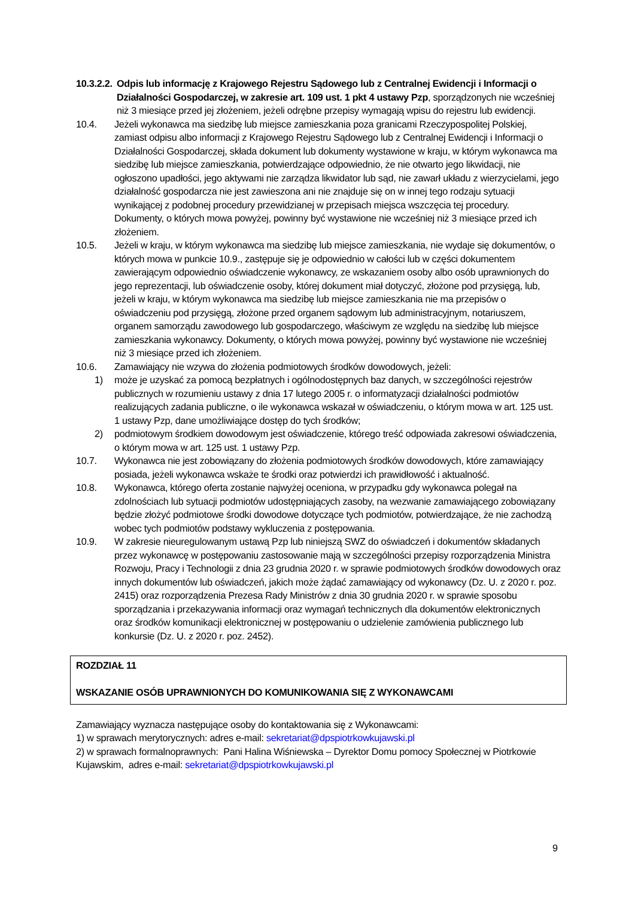10.3.2.2.
Odpis lub informację z Krajowego Rejestru Sądowego lub z Centralnej Ewidencji i Informacji o Działalności Gospodarczej, w zakresie art. 109 ust. 1 pkt 4 ustawy Pzp, sporządzonych nie wcześniej niż 3 miesiące przed jej złożeniem, jeżeli odrębne przepisy wymagają wpisu do rejestru lub ewidencji.
10.4. Jeżeli wykonawca ma siedzibę lub miejsce zamieszkania poza granicami Rzeczypospolitej Polskiej, zamiast odpisu albo informacji z Krajowego Rejestru Sądowego lub z Centralnej Ewidencji i Informacji o Działalności Gospodarczej, składa dokument lub dokumenty wystawione w kraju, w którym wykonawca ma siedzibę lub miejsce zamieszkania, potwierdzające odpowiednio, że nie otwarto jego likwidacji, nie ogłoszono upadłości, jego aktywami nie zarządza likwidator lub sąd, nie zawarł układu z wierzycielami, jego działalność gospodarcza nie jest zawieszona ani nie znajduje się on w innej tego rodzaju sytuacji wynikającej z podobnej procedury przewidzianej w przepisach miejsca wszczęcia tej procedury. Dokumenty, o których mowa powyżej, powinny być wystawione nie wcześniej niż 3 miesiące przed ich złożeniem.
10.5. Jeżeli w kraju, w którym wykonawca ma siedzibę lub miejsce zamieszkania, nie wydaje się dokumentów, o których mowa w punkcie 10.9., zastępuje się je odpowiednio w całości lub w części dokumentem zawierającym odpowiednio oświadczenie wykonawcy, ze wskazaniem osoby albo osób uprawnionych do jego reprezentacji, lub oświadczenie osoby, której dokument miał dotyczyć, złożone pod przysięgą, lub, jeżeli w kraju, w którym wykonawca ma siedzibę lub miejsce zamieszkania nie ma przepisów o oświadczeniu pod przysięgą, złożone przed organem sądowym lub administracyjnym, notariuszem, organem samorządu zawodowego lub gospodarczego, właściwym ze względu na siedzibę lub miejsce zamieszkania wykonawcy. Dokumenty, o których mowa powyżej, powinny być wystawione nie wcześniej niż 3 miesiące przed ich złożeniem.
10.6. Zamawiający nie wzywa do złożenia podmiotowych środków dowodowych, jeżeli:
1) może je uzyskać za pomocą bezpłatnych i ogólnodostępnych baz danych, w szczególności rejestrów publicznych w rozumieniu ustawy z dnia 17 lutego 2005 r. o informatyzacji działalności podmiotów realizujących zadania publiczne, o ile wykonawca wskazał w oświadczeniu, o którym mowa w art. 125 ust. 1 ustawy Pzp, dane umożliwiające dostęp do tych środków;
2) podmiotowym środkiem dowodowym jest oświadczenie, którego treść odpowiada zakresowi oświadczenia, o którym mowa w art. 125 ust. 1 ustawy Pzp.
10.7. Wykonawca nie jest zobowiązany do złożenia podmiotowych środków dowodowych, które zamawiający posiada, jeżeli wykonawca wskaże te środki oraz potwierdzi ich prawidłowość i aktualność.
10.8. Wykonawca, którego oferta zostanie najwyżej oceniona, w przypadku gdy wykonawca polegał na zdolnościach lub sytuacji podmiotów udostępniających zasoby, na wezwanie zamawiającego zobowiązany będzie złożyć podmiotowe środki dowodowe dotyczące tych podmiotów, potwierdzające, że nie zachodzą wobec tych podmiotów podstawy wykluczenia z postępowania.
10.9. W zakresie nieuregulowanym ustawą Pzp lub niniejszą SWZ do oświadczeń i dokumentów składanych przez wykonawcę w postępowaniu zastosowanie mają w szczególności przepisy rozporządzenia Ministra Rozwoju, Pracy i Technologii z dnia 23 grudnia 2020 r. w sprawie podmiotowych środków dowodowych oraz innych dokumentów lub oświadczeń, jakich może żądać zamawiający od wykonawcy (Dz. U. z 2020 r. poz. 2415) oraz rozporządzenia Prezesa Rady Ministrów z dnia 30 grudnia 2020 r. w sprawie sposobu sporządzania i przekazywania informacji oraz wymagań technicznych dla dokumentów elektronicznych oraz środków komunikacji elektronicznej w postępowaniu o udzielenie zamówienia publicznego lub konkursie (Dz. U. z 2020 r. poz. 2452).
ROZDZIAŁ 11
WSKAZANIE OSÓB UPRAWNIONYCH DO KOMUNIKOWANIA SIĘ Z WYKONAWCAMI
Zamawiający wyznacza następujące osoby do kontaktowania się z Wykonawcami:
1) w sprawach merytorycznych: adres e-mail: sekretariat@dpspiotrkowkujawski.pl
2) w sprawach formalnoprawnych: Pani Halina Wiśniewska – Dyrektor Domu pomocy Społecznej w Piotrkowie Kujawskim, adres e-mail: sekretariat@dpspiotrkowkujawski.pl
9